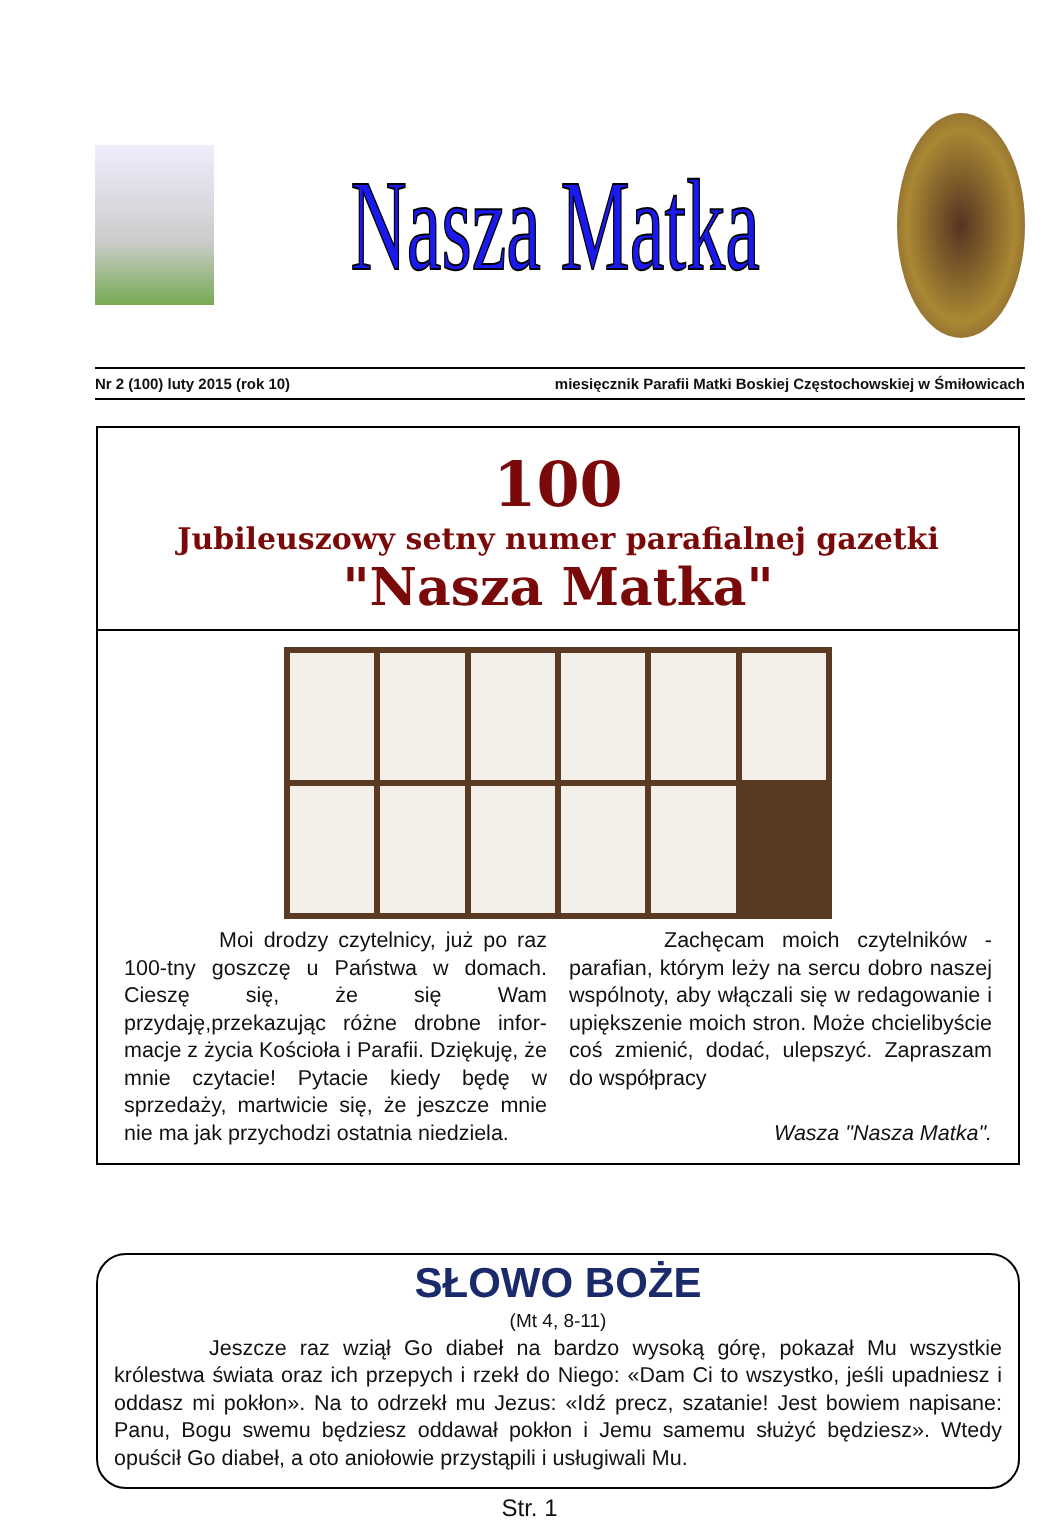Nasza Matka
Nr 2 (100) luty 2015 (rok 10) miesięcznik Parafii Matki Boskiej Częstochowskiej w Śmiłowicach
100
Jubileuszowy setny numer parafialnej gazetki
"Nasza Matka"
Moi drodzy czytelnicy, już po raz 100-tny goszczę u Państwa w domach. Cieszę się, że się Wam przydaję,przekazując różne drobne infor-macje z życia Kościoła i Parafii. Dziękuję, że mnie czytacie! Pytacie kiedy będę w sprzedaży, martwicie się, że jeszcze mnie nie ma jak przychodzi ostatnia niedziela.
Zachęcam moich czytelników - parafian, którym leży na sercu dobro naszej wspólnoty, aby włączali się w redagowanie i upiększenie moich stron. Może chcielibyście coś zmienić, dodać, ulepszyć. Zapraszam do współpracy
Wasza "Nasza Matka".
SŁOWO BOŻE
(Mt 4, 8-11)
Jeszcze raz wziął Go diabeł na bardzo wysoką górę, pokazał Mu wszystkie królestwa świata oraz ich przepych i rzekł do Niego: «Dam Ci to wszystko, jeśli upadniesz i oddasz mi pokłon». Na to odrzekł mu Jezus: «Idź precz, szatanie! Jest bowiem napisane: Panu, Bogu swemu będziesz oddawał pokłon i Jemu samemu służyć będziesz». Wtedy opuścił Go diabeł, a oto aniołowie przystąpili i usługiwali Mu.
Str. 1